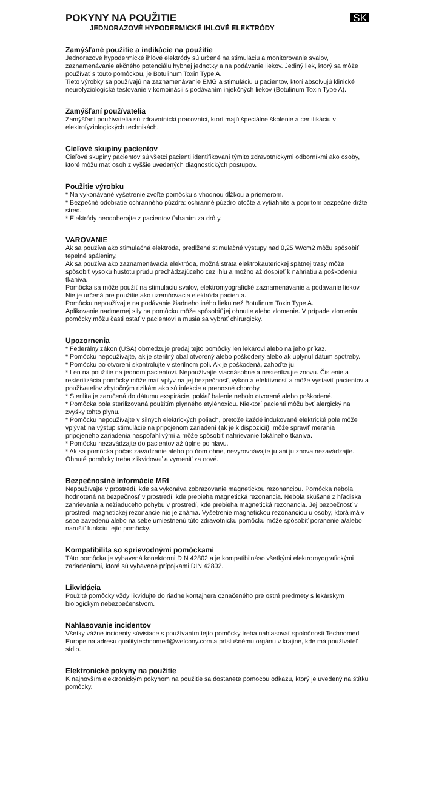POKYNY NA POUŽITIE
JEDNORAZOVÉ HYPODERMICKÉ IHLOVÉ ELEKTRÓDY
SK
Zamýšľané použitie a indikácie na použitie
Jednorazové hypodermické ihlové elektródy sú určené na stimuláciu a monitorovanie svalov, zaznamenávanie akčného potenciálu hybnej jednotky a na podávanie liekov. Jediný liek, ktorý sa môže používať s touto pomôckou, je Botulinum Toxin Type A.
Tieto výrobky sa používajú na zaznamenávanie EMG a stimuláciu u pacientov, ktorí absolvujú klinické neurofyziologické testovanie v kombinácii s podávaním injekčných liekov (Botulinum Toxin Type A).
Zamýšľaní používatelia
Zamýšľaní používatelia sú zdravotnícki pracovníci, ktorí majú špeciálne školenie a certifikáciu v elektrofyziologických technikách.
Cieľové skupiny pacientov
Cieľové skupiny pacientov sú všetci pacienti identifikovaní týmito zdravotníckymi odborníkmi ako osoby, ktoré môžu mať osoh z vyššie uvedených diagnostických postupov.
Použitie výrobku
* Na vykonávané vyšetrenie zvoľte pomôcku s vhodnou dĺžkou a priemerom.
* Bezpečné odobratie ochranného púzdra: ochranné púzdro otočte a vytiahnite a popritom bezpečne držte stred.
* Elektródy neodoberajte z pacientov ťahaním za drôty.
VAROVANIE
Ak sa používa ako stimulačná elektróda, predĺžené stimulačné výstupy nad 0,25 W/cm2 môžu spôsobiť tepelné spáleniny.
Ak sa používa ako zaznamenávacia elektróda, možná strata elektrokauterickej spätnej trasy môže spôsobiť vysokú hustotu prúdu prechádzajúceho cez ihlu a možno až dospieť k nahriatiu a poškodeniu tkaniva.
Pomôcka sa môže použiť na stimuláciu svalov, elektromyografické zaznamenávanie a podávanie liekov. Nie je určená pre použitie ako uzemňovacia elektróda pacienta.
Pomôcku nepoužívajte na podávanie žiadneho iného lieku než Botulinum Toxin Type A.
Aplikovanie nadmernej sily na pomôcku môže spôsobiť jej ohnutie alebo zlomenie. V prípade zlomenia pomôcky môžu časti ostať v pacientovi a musia sa vybrať chirurgicky.
Upozornenia
* Federálny zákon (USA) obmedzuje predaj tejto pomôcky len lekárovi alebo na jeho príkaz.
* Pomôcku nepoužívajte, ak je sterilný obal otvorený alebo poškodený alebo ak uplynul dátum spotreby.
* Pomôcku po otvorení skontrolujte v sterilnom poli. Ak je poškodená, zahoďte ju.
* Len na použitie na jednom pacientovi. Nepoužívajte viacnásobne a nesterilizujte znovu. Čistenie a resterilizácia pomôcky môže mať vplyv na jej bezpečnosť, výkon a efektívnosť a môže vystaviť pacientov a používateľov zbytočným rizikám ako sú infekcie a prenosné choroby.
* Sterilita je zaručená do dátumu exspirácie, pokiaľ balenie nebolo otvorené alebo poškodené.
* Pomôcka bola sterilizovaná použitím plynného etylénoxidu. Niektorí pacienti môžu byť alergický na zvyšky tohto plynu.
* Pomôcku nepoužívajte v silných elektrických poliach, pretože každé indukované elektrické pole môže vplývať na výstup stimulácie na pripojenom zariadení (ak je k dispozícii), môže spraviť merania pripojeného zariadenia nespoľahlivými a môže spôsobiť nahrievanie lokálneho tkaniva.
* Pomôcku nezavádzajte do pacientov až úplne po hlavu.
* Ak sa pomôcka počas zavádzanie alebo po ňom ohne, nevyrovnávajte ju ani ju znova nezavádzajte. Ohnuté pomôcky treba zlikvidovať a vymeniť za nové.
Bezpečnostné informácie MRI
Nepoužívajte v prostredí, kde sa vykonáva zobrazovanie magnetickou rezonanciou. Pomôcka nebola hodnotená na bezpečnosť v prostredí, kde prebieha magnetická rezonancia. Nebola skúšané z hľadiska zahrievania a nežiaduceho pohybu v prostredí, kde prebieha magnetická rezonancia. Jej bezpečnosť v prostredí magnetickej rezonancie nie je známa. Vyšetrenie magnetickou rezonanciou u osoby, ktorá má v sebe zavedenú alebo na sebe umiestnenú túto zdravotnícku pomôcku môže spôsobiť poranenie a/alebo narušiť funkciu tejto pomôcky.
Kompatibilita so sprievodnými pomôckami
Táto pomôcka je vybavená konektormi DIN 42802 a je kompatibilnáso všetkými elektromyografickými zariadeniami, ktoré sú vybavené prípojkami DIN 42802.
Likvidácia
Použité pomôcky vždy likvidujte do riadne kontajnera označeného pre ostré predmety s lekárskym biologickým nebezpečenstvom.
Nahlasovanie incidentov
Všetky vážne incidenty súvisiace s používaním tejto pomôcky treba nahlasovať spoločnosti Technomed Europe na adresu qualitytechnomed@welcony.com a príslušnému orgánu v krajine, kde má používateľ sídlo.
Elektronické pokyny na použitie
K najnovším elektronickým pokynom na použitie sa dostanete pomocou odkazu, ktorý je uvedený na štítku pomôcky.